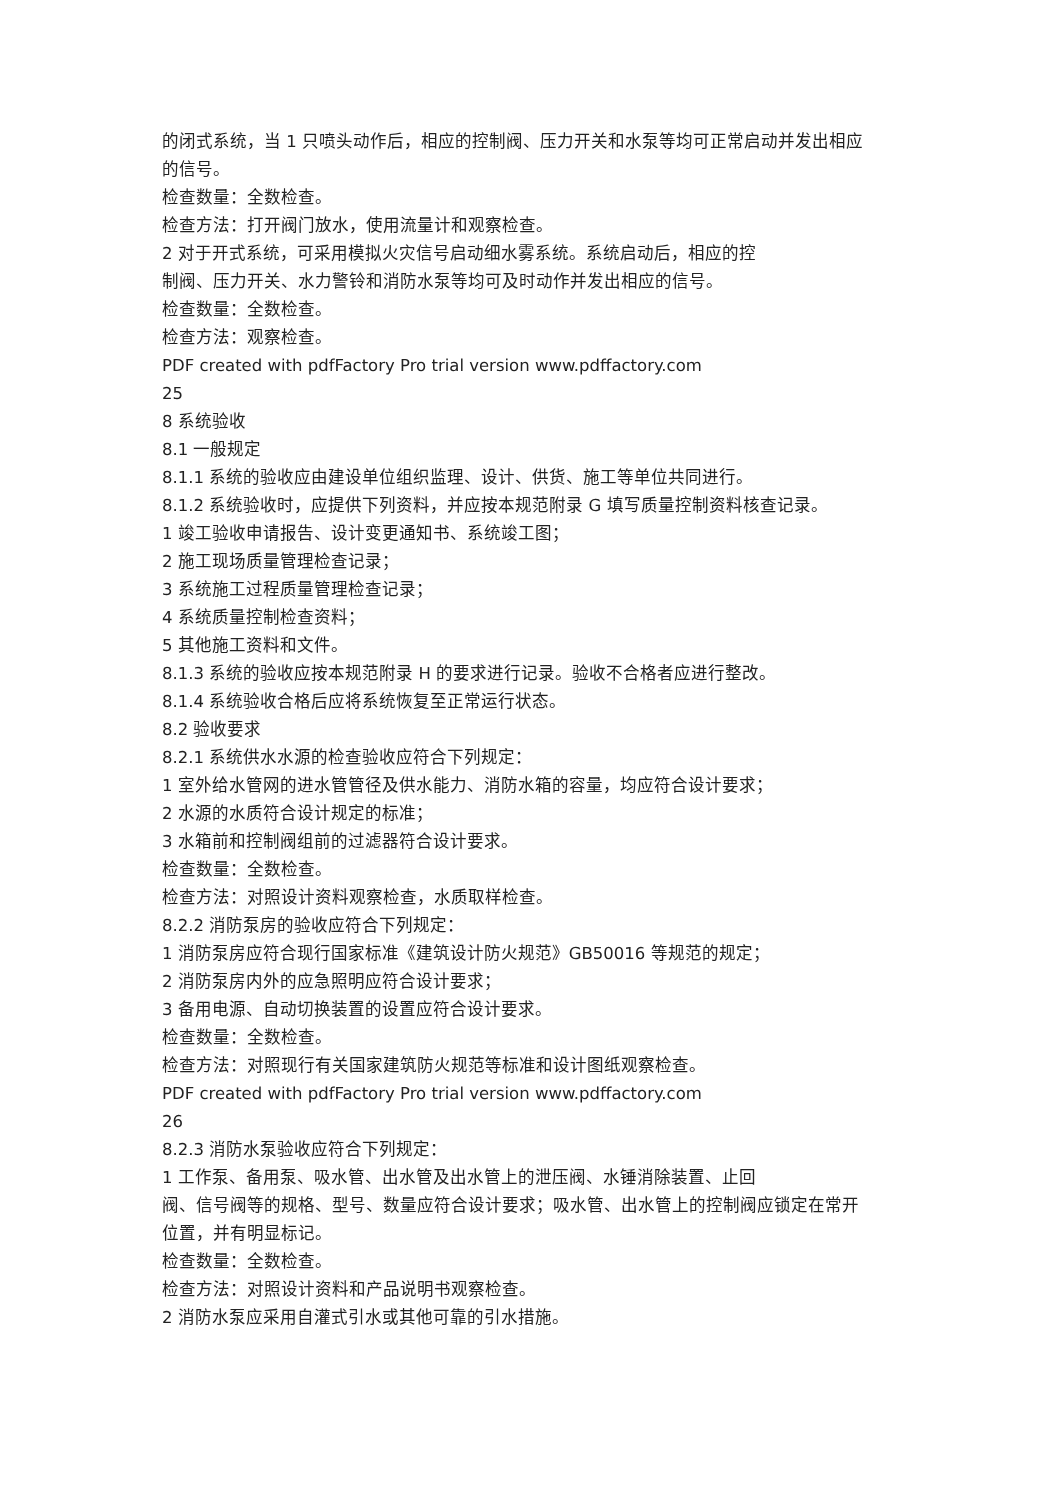的闭式系统，当 1 只喷头动作后，相应的控制阀、压力开关和水泵等均可正常启动并发出相应的信号。
检查数量：全数检查。
检查方法：打开阀门放水，使用流量计和观察检查。
2 对于开式系统，可采用模拟火灾信号启动细水雾系统。系统启动后，相应的控
制阀、压力开关、水力警铃和消防水泵等均可及时动作并发出相应的信号。
检查数量：全数检查。
检查方法：观察检查。
PDF created with pdfFactory Pro trial version www.pdffactory.com
25
8 系统验收
8.1 一般规定
8.1.1 系统的验收应由建设单位组织监理、设计、供货、施工等单位共同进行。
8.1.2 系统验收时，应提供下列资料，并应按本规范附录 G 填写质量控制资料核查记录。
1 竣工验收申请报告、设计变更通知书、系统竣工图；
2 施工现场质量管理检查记录；
3 系统施工过程质量管理检查记录；
4 系统质量控制检查资料；
5 其他施工资料和文件。
8.1.3 系统的验收应按本规范附录 H 的要求进行记录。验收不合格者应进行整改。
8.1.4 系统验收合格后应将系统恢复至正常运行状态。
8.2 验收要求
8.2.1 系统供水水源的检查验收应符合下列规定：
1 室外给水管网的进水管管径及供水能力、消防水箱的容量，均应符合设计要求；
2 水源的水质符合设计规定的标准；
3 水箱前和控制阀组前的过滤器符合设计要求。
检查数量：全数检查。
检查方法：对照设计资料观察检查，水质取样检查。
8.2.2 消防泵房的验收应符合下列规定：
1 消防泵房应符合现行国家标准《建筑设计防火规范》GB50016 等规范的规定；
2 消防泵房内外的应急照明应符合设计要求；
3 备用电源、自动切换装置的设置应符合设计要求。
检查数量：全数检查。
检查方法：对照现行有关国家建筑防火规范等标准和设计图纸观察检查。
PDF created with pdfFactory Pro trial version www.pdffactory.com
26
8.2.3 消防水泵验收应符合下列规定：
1 工作泵、备用泵、吸水管、出水管及出水管上的泄压阀、水锤消除装置、止回
阀、信号阀等的规格、型号、数量应符合设计要求；吸水管、出水管上的控制阀应锁定在常开位置，并有明显标记。
检查数量：全数检查。
检查方法：对照设计资料和产品说明书观察检查。
2 消防水泵应采用自灌式引水或其他可靠的引水措施。